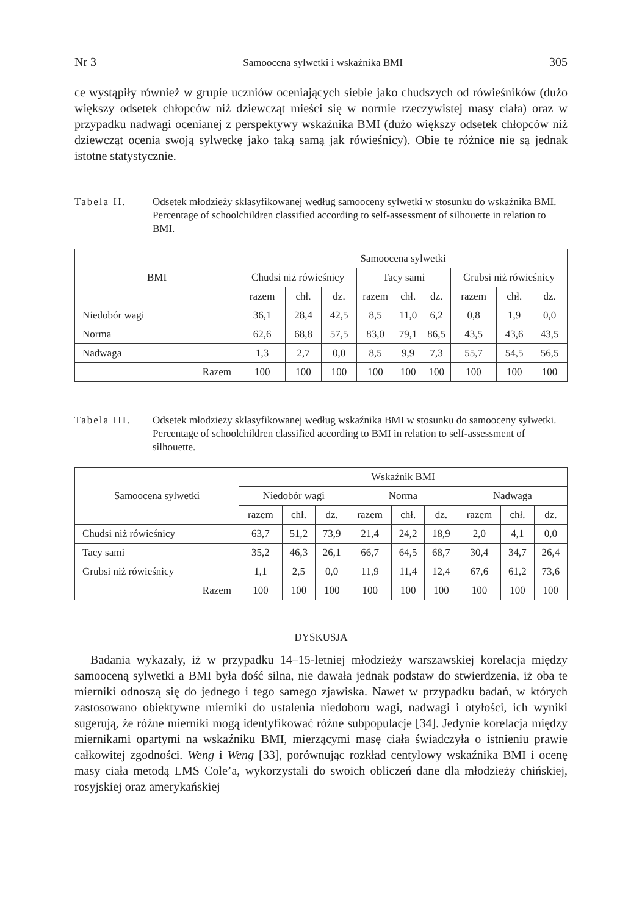Nr 3 Samoocena sylwetki i wskaźnika BMI 305
ce wystąpiły również w grupie uczniów oceniających siebie jako chudszych od rówieśników (dużo większy odsetek chłopców niż dziewcząt mieści się w normie rzeczywistej masy ciała) oraz w przypadku nadwagi ocenianej z perspektywy wskaźnika BMI (dużo większy odsetek chłopców niż dziewcząt ocenia swoją sylwetkę jako taką samą jak rówieśnicy). Obie te różnice nie są jednak istotne statystycznie.
Tabela II. Odsetek młodzieży sklasyfikowanej według samooceny sylwetki w stosunku do wskaźnika BMI.
Percentage of schoolchildren classified according to self-assessment of silhouette in relation to BMI.
| BMI | Samoocena sylwetki | | | | | | | | |
| --- | --- | --- | --- | --- | --- | --- | --- | --- | --- |
| | Chudsi niż rówieśnicy | | | Tacy sami | | | Grubsi niż rówieśnicy | | |
| | razem | chł. | dz. | razem | chł. | dz. | razem | chł. | dz. |
| Niedobór wagi | 36,1 | 28,4 | 42,5 | 8,5 | 11,0 | 6,2 | 0,8 | 1,9 | 0,0 |
| Norma | 62,6 | 68,8 | 57,5 | 83,0 | 79,1 | 86,5 | 43,5 | 43,6 | 43,5 |
| Nadwaga | 1,3 | 2,7 | 0,0 | 8,5 | 9,9 | 7,3 | 55,7 | 54,5 | 56,5 |
| Razem | 100 | 100 | 100 | 100 | 100 | 100 | 100 | 100 | 100 |
Tabela III.
Odsetek młodzieży sklasyfikowanej według wskaźnika BMI w stosunku do samooceny sylwetki.
Percentage of schoolchildren classified according to BMI in relation to self-assessment of silhouette.
| Samoocena sylwetki | Wskaźnik BMI | | | | | | | | |
| --- | --- | --- | --- | --- | --- | --- | --- | --- | --- |
| | Niedobór wagi | | | Norma | | | Nadwaga | | |
| | razem | chł. | dz. | razem | chł. | dz. | razem | chł. | dz. |
| Chudsi niż rówieśnicy | 63,7 | 51,2 | 73,9 | 21,4 | 24,2 | 18,9 | 2,0 | 4,1 | 0,0 |
| Tacy sami | 35,2 | 46,3 | 26,1 | 66,7 | 64,5 | 68,7 | 30,4 | 34,7 | 26,4 |
| Grubsi niż rówieśnicy | 1,1 | 2,5 | 0,0 | 11,9 | 11,4 | 12,4 | 67,6 | 61,2 | 73,6 |
| Razem | 100 | 100 | 100 | 100 | 100 | 100 | 100 | 100 | 100 |
DYSKUSJA
Badania wykazały, iż w przypadku 14–15-letniej młodzieży warszawskiej korelacja między samooceną sylwetki a BMI była dość silna, nie dawała jednak podstaw do stwierdzenia, iż oba te mierniki odnoszą się do jednego i tego samego zjawiska. Nawet w przypadku badań, w których zastosowano obiektywne mierniki do ustalenia niedoboru wagi, nadwagi i otyłości, ich wyniki sugerują, że różne mierniki mogą identyfikować różne subpopulacje [34]. Jedynie korelacja między miernikami opartymi na wskaźniku BMI, mierzącymi masę ciała świadczyła o istnieniu prawie całkowitej zgodności. Weng i Weng [33], porównując rozkład centylowy wskaźnika BMI i ocenę masy ciała metodą LMS Cole’a, wykorzystali do swoich obliczeń dane dla młodzieży chińskiej, rosyjskiej oraz amerykańskiej